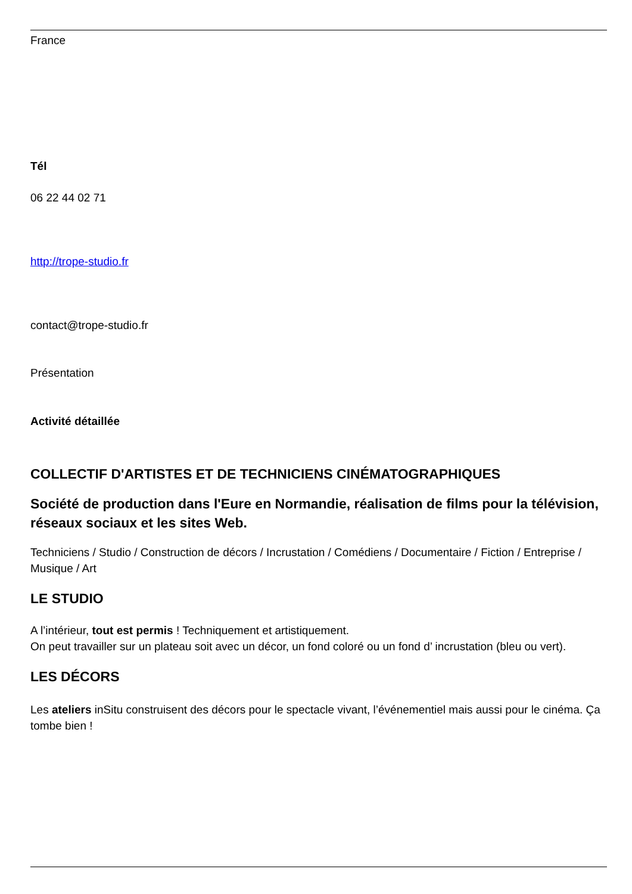France
Tél
06 22 44 02 71
http://trope-studio.fr
contact@trope-studio.fr
Présentation
Activité détaillée
COLLECTIF D'ARTISTES ET DE TECHNICIENS CINÉMATOGRAPHIQUES
Société de production dans l'Eure en Normandie, réalisation de films pour la télévision, réseaux sociaux et les sites Web.
Techniciens / Studio / Construction de décors / Incrustation / Comédiens / Documentaire / Fiction / Entreprise / Musique / Art
LE STUDIO
A l’intérieur, tout est permis ! Techniquement et artistiquement.
On peut travailler sur un plateau soit avec un décor, un fond coloré ou un fond d’ incrustation (bleu ou vert).
LES DÉCORS
Les ateliers inSitu construisent des décors pour le spectacle vivant, l’événementiel mais aussi pour le cinéma. Ça tombe bien !